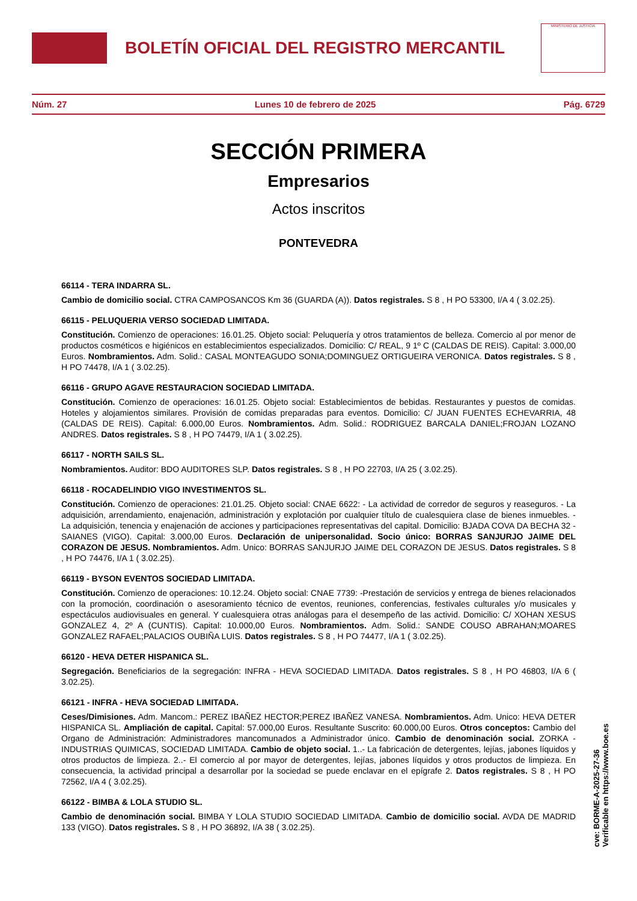BOLETÍN OFICIAL DEL REGISTRO MERCANTIL
MINISTERIO DE JUSTICIA
Núm. 27 Lunes 10 de febrero de 2025 Pág. 6729
SECCIÓN PRIMERA
Empresarios
Actos inscritos
PONTEVEDRA
66114 - TERA INDARRA SL.
Cambio de domicilio social. CTRA CAMPOSANCOS Km 36 (GUARDA (A)). Datos registrales. S 8 , H PO 53300, I/A 4 ( 3.02.25).
66115 - PELUQUERIA VERSO SOCIEDAD LIMITADA.
Constitución. Comienzo de operaciones: 16.01.25. Objeto social: Peluquería y otros tratamientos de belleza. Comercio al por menor de productos cosméticos e higiénicos en establecimientos especializados. Domicilio: C/ REAL, 9 1º C (CALDAS DE REIS). Capital: 3.000,00 Euros. Nombramientos. Adm. Solid.: CASAL MONTEAGUDO SONIA;DOMINGUEZ ORTIGUEIRA VERONICA. Datos registrales. S 8 , H PO 74478, I/A 1 ( 3.02.25).
66116 - GRUPO AGAVE RESTAURACION SOCIEDAD LIMITADA.
Constitución. Comienzo de operaciones: 16.01.25. Objeto social: Establecimientos de bebidas. Restaurantes y puestos de comidas. Hoteles y alojamientos similares. Provisión de comidas preparadas para eventos. Domicilio: C/ JUAN FUENTES ECHEVARRIA, 48 (CALDAS DE REIS). Capital: 6.000,00 Euros. Nombramientos. Adm. Solid.: RODRIGUEZ BARCALA DANIEL;FROJAN LOZANO ANDRES. Datos registrales. S 8 , H PO 74479, I/A 1 ( 3.02.25).
66117 - NORTH SAILS SL.
Nombramientos. Auditor: BDO AUDITORES SLP. Datos registrales. S 8 , H PO 22703, I/A 25 ( 3.02.25).
66118 - ROCADELINDIO VIGO INVESTIMENTOS SL.
Constitución. Comienzo de operaciones: 21.01.25. Objeto social: CNAE 6622: - La actividad de corredor de seguros y reaseguros. - La adquisición, arrendamiento, enajenación, administración y explotación por cualquier título de cualesquiera clase de bienes inmuebles. - La adquisición, tenencia y enajenación de acciones y participaciones representativas del capital. Domicilio: BJADA COVA DA BECHA 32 - SAIANES (VIGO). Capital: 3.000,00 Euros. Declaración de unipersonalidad. Socio único: BORRAS SANJURJO JAIME DEL CORAZON DE JESUS. Nombramientos. Adm. Unico: BORRAS SANJURJO JAIME DEL CORAZON DE JESUS. Datos registrales. S 8 , H PO 74476, I/A 1 ( 3.02.25).
66119 - BYSON EVENTOS SOCIEDAD LIMITADA.
Constitución. Comienzo de operaciones: 10.12.24. Objeto social: CNAE 7739: -Prestación de servicios y entrega de bienes relacionados con la promoción, coordinación o asesoramiento técnico de eventos, reuniones, conferencias, festivales culturales y/o musicales y espectáculos audiovisuales en general. Y cualesquiera otras análogas para el desempeño de las activid. Domicilio: C/ XOHAN XESUS GONZALEZ 4, 2º A (CUNTIS). Capital: 10.000,00 Euros. Nombramientos. Adm. Solid.: SANDE COUSO ABRAHAN;MOARES GONZALEZ RAFAEL;PALACIOS OUBIÑA LUIS. Datos registrales. S 8 , H PO 74477, I/A 1 ( 3.02.25).
66120 - HEVA DETER HISPANICA SL.
Segregación. Beneficiarios de la segregación: INFRA - HEVA SOCIEDAD LIMITADA. Datos registrales. S 8 , H PO 46803, I/A 6 ( 3.02.25).
66121 - INFRA - HEVA SOCIEDAD LIMITADA.
Ceses/Dimisiones. Adm. Mancom.: PEREZ IBAÑEZ HECTOR;PEREZ IBAÑEZ VANESA. Nombramientos. Adm. Unico: HEVA DETER HISPANICA SL. Ampliación de capital. Capital: 57.000,00 Euros. Resultante Suscrito: 60.000,00 Euros. Otros conceptos: Cambio del Organo de Administración: Administradores mancomunados a Administrador único. Cambio de denominación social. ZORKA - INDUSTRIAS QUIMICAS, SOCIEDAD LIMITADA. Cambio de objeto social. 1..- La fabricación de detergentes, lejías, jabones líquidos y otros productos de limpieza. 2..- El comercio al por mayor de detergentes, lejías, jabones líquidos y otros productos de limpieza. En consecuencia, la actividad principal a desarrollar por la sociedad se puede enclavar en el epígrafe 2. Datos registrales. S 8 , H PO 72562, I/A 4 ( 3.02.25).
66122 - BIMBA & LOLA STUDIO SL.
Cambio de denominación social. BIMBA Y LOLA STUDIO SOCIEDAD LIMITADA. Cambio de domicilio social. AVDA DE MADRID 133 (VIGO). Datos registrales. S 8 , H PO 36892, I/A 38 ( 3.02.25).
cve: BORME-A-2025-27-36
Verificable en https://www.boe.es